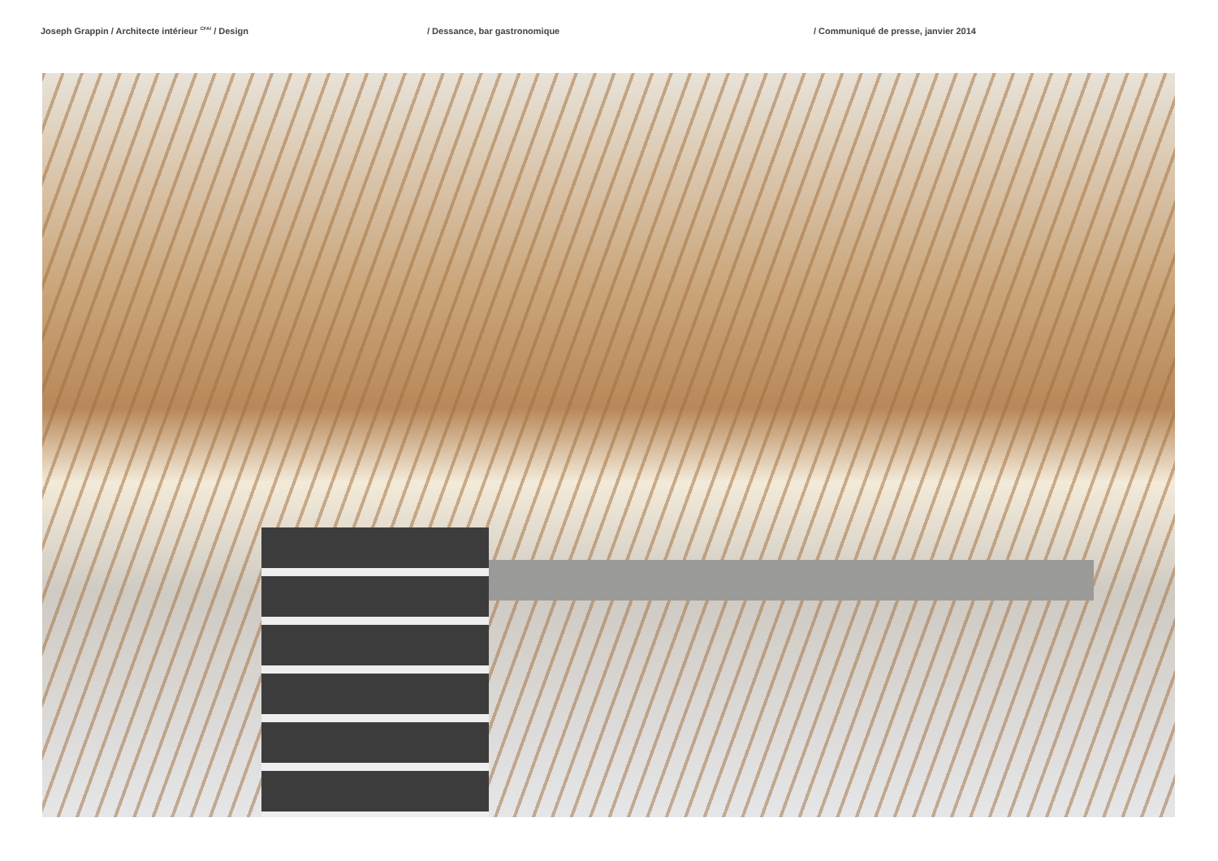Joseph Grappin / Architecte intérieur <sup>CFAI</sup> / Design / Dessance, bar gastronomique / Communiqué de presse, janvier 2014